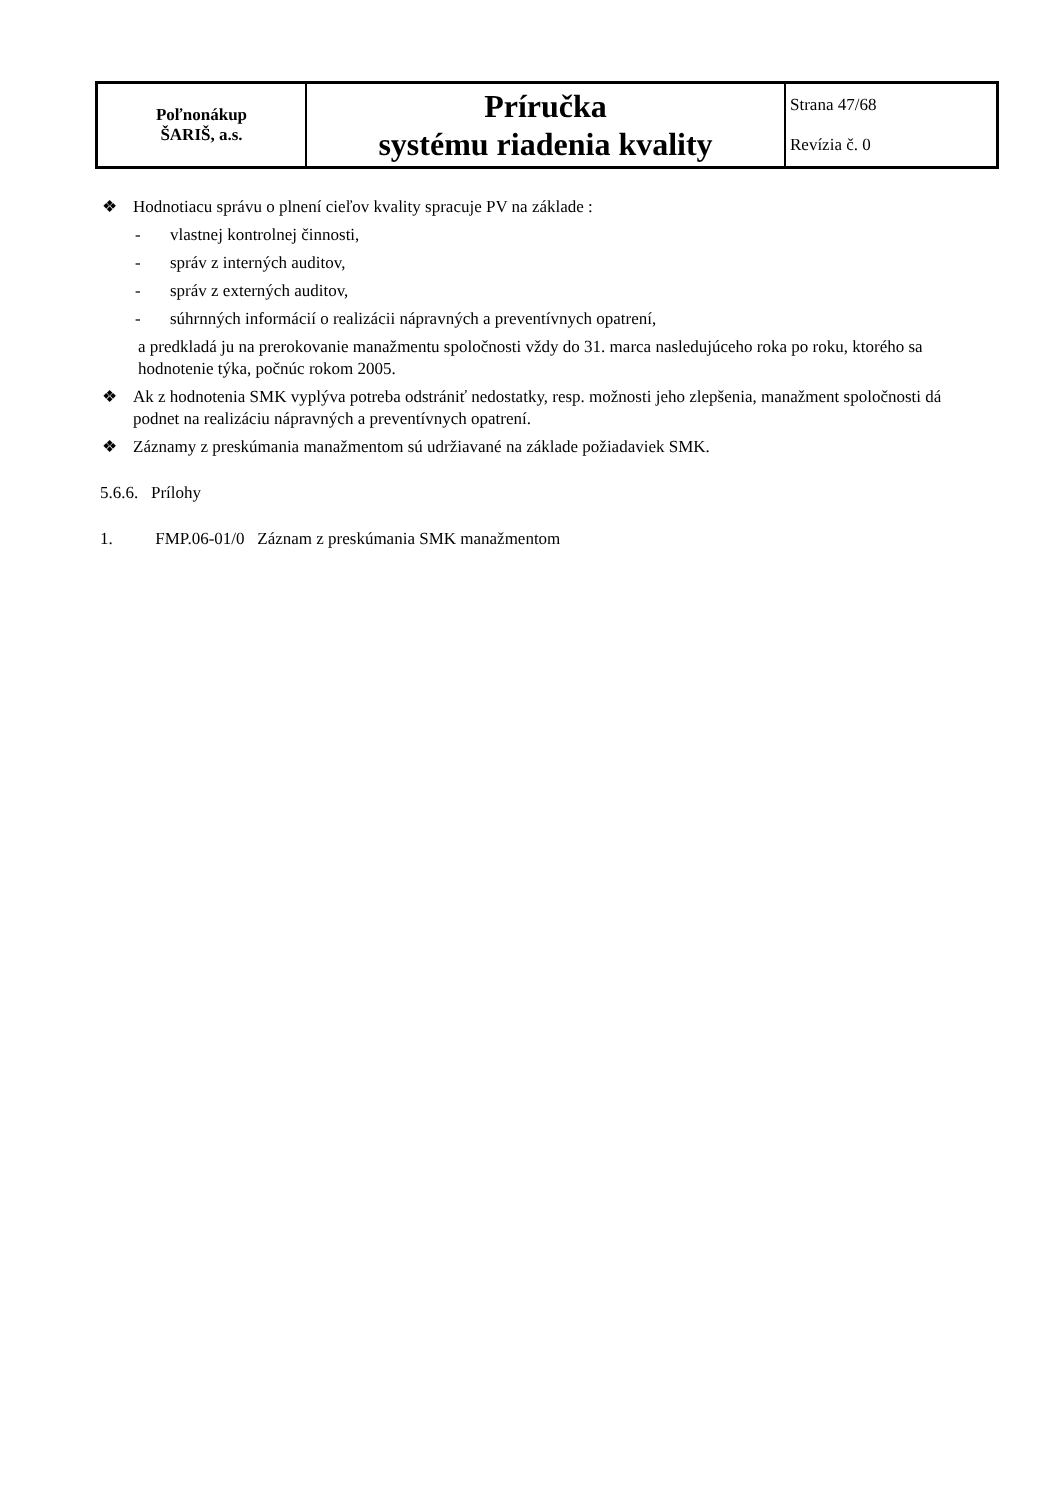| Poľnonákup ŠARIŠ, a.s. | Príručka systému riadenia kvality | Strana 47/68 Revízia č. 0 |
❖ Hodnotiacu správu o plnení cieľov kvality spracuje PV na základe :
- vlastnej kontrolnej činnosti,
- správ z interných auditov,
- správ z externých auditov,
- súhrnných informácií o realizácii nápravných a preventívnych opatrení,
a predkladá ju na prerokovanie manažmentu spoločnosti vždy do 31. marca nasledujúceho roka po roku, ktorého sa hodnotenie týka, počnúc rokom 2005.
❖ Ak z hodnotenia SMK vyplýva potreba odstrániť nedostatky, resp. možnosti jeho zlepšenia, manažment spoločnosti dá podnet na realizáciu nápravných a preventívnych opatrení.
❖ Záznamy z preskúmania manažmentom sú udržiavané na základe požiadaviek SMK.
5.6.6. Prílohy
1. FMP.06-01/0 Záznam z preskúmania SMK manažmentom